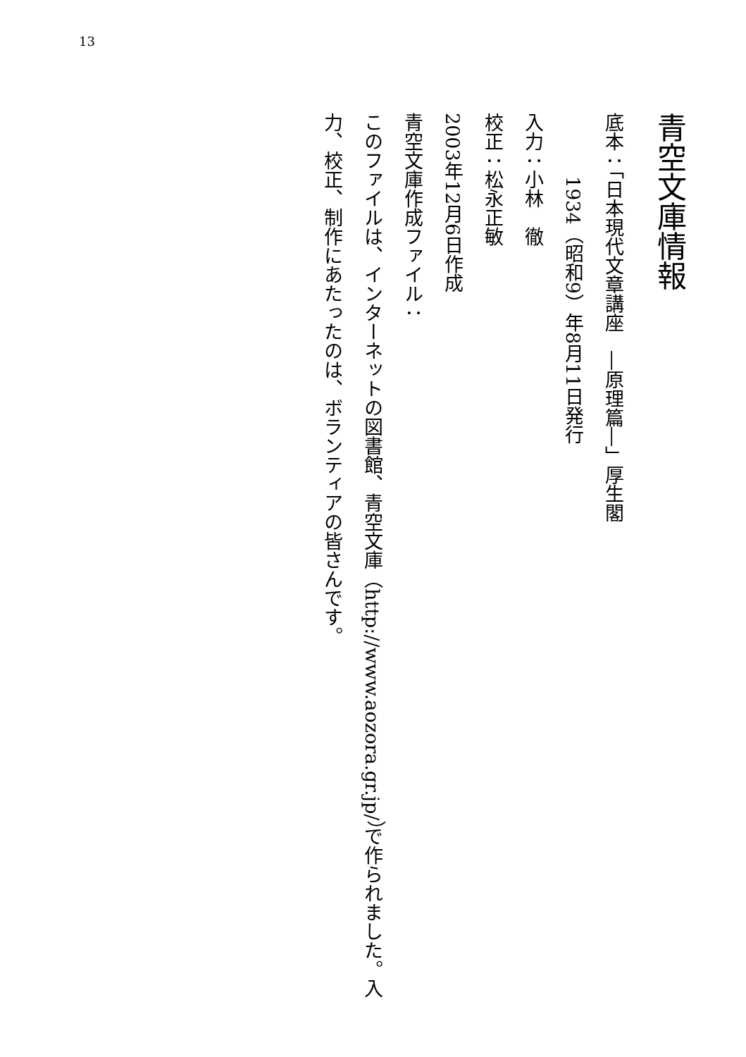13
青空文庫情報
底本：「日本現代文章講座　―原理篇―」厚生閣
1934（昭和9）年8月11日発行
入力：小林　徹
校正：松永正敏
2003年12月6日作成
青空文庫作成ファイル：
このファイルは、インターネットの図書館、青空文庫（http://www.aozora.gr.jp/）で作られました。入力、校正、制作にあたったのは、ボランティアの皆さんです。